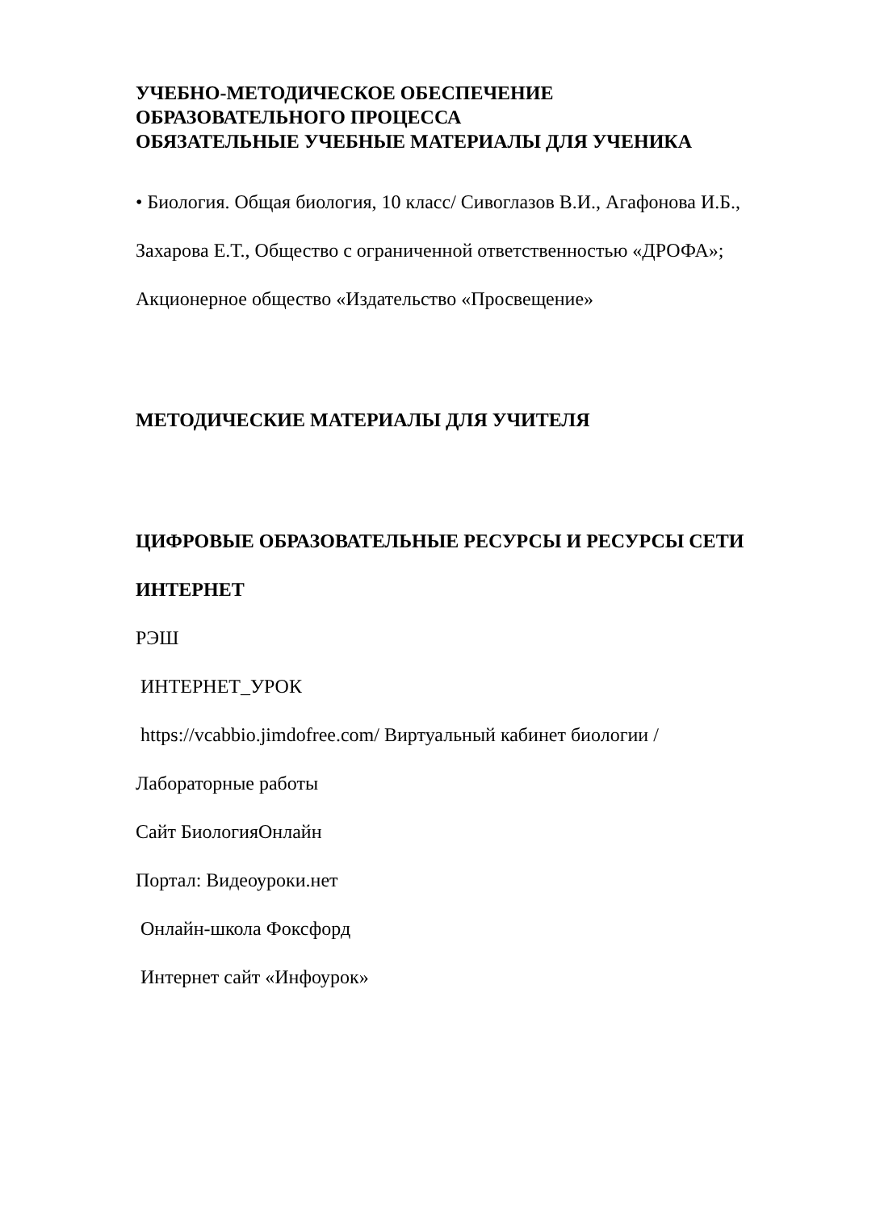УЧЕБНО-МЕТОДИЧЕСКОЕ ОБЕСПЕЧЕНИЕ
ОБРАЗОВАТЕЛЬНОГО ПРОЦЕССА
ОБЯЗАТЕЛЬНЫЕ УЧЕБНЫЕ МАТЕРИАЛЫ ДЛЯ УЧЕНИКА
• Биология. Общая биология, 10 класс/ Сивоглазов В.И., Агафонова И.Б.,
Захарова Е.Т., Общество с ограниченной ответственностью «ДРОФА»;
Акционерное общество «Издательство «Просвещение»
МЕТОДИЧЕСКИЕ МАТЕРИАЛЫ ДЛЯ УЧИТЕЛЯ
ЦИФРОВЫЕ ОБРАЗОВАТЕЛЬНЫЕ РЕСУРСЫ И РЕСУРСЫ СЕТИ
ИНТЕРНЕТ
РЭШ
ИНТЕРНЕТ_УРОК
https://vcabbio.jimdofree.com/ Виртуальный кабинет биологии /
Лабораторные работы
Сайт БиологияОнлайн
Портал: Видеоуроки.нет
Онлайн-школа Фоксфорд
Интернет сайт «Инфоурок»